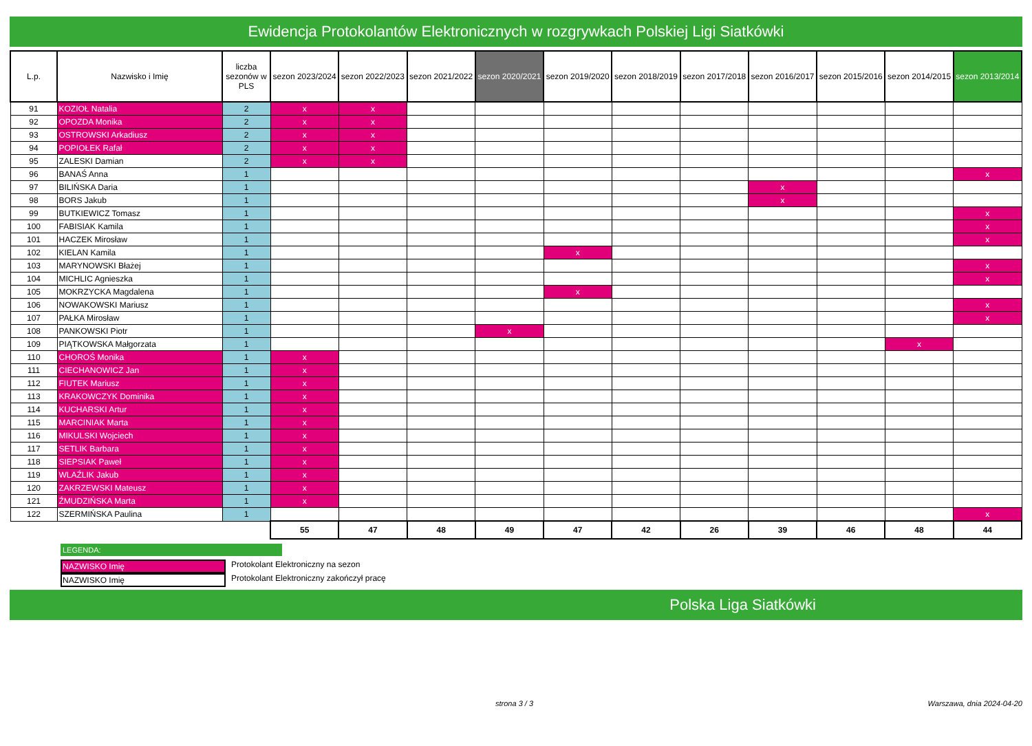Ewidencja Protokolantów Elektronicznych w rozgrywkach Polskiej Ligi Siatkówki
| L.p. | Nazwisko i Imię | liczba sezonów w PLS | sezon 2023/2024 | sezon 2022/2023 | sezon 2021/2022 | sezon 2020/2021 | sezon 2019/2020 | sezon 2018/2019 | sezon 2017/2018 | sezon 2016/2017 | sezon 2015/2016 | sezon 2014/2015 | sezon 2013/2014 |
| --- | --- | --- | --- | --- | --- | --- | --- | --- | --- | --- | --- | --- | --- |
| 91 | KOZIOŁ Natalia | 2 | x | x | | | | | | | | | |
| 92 | OPOZDA Monika | 2 | x | x | | | | | | | | | |
| 93 | OSTROWSKI Arkadiusz | 2 | x | x | | | | | | | | | |
| 94 | POPIOŁEK Rafał | 2 | x | x | | | | | | | | | |
| 95 | ZALESKI Damian | 2 | x | x | | | | | | | | | |
| 96 | BANAŚ Anna | 1 | | | | | | | | | | | x |
| 97 | BILIŃSKA Daria | 1 | | | | | | | | x | | | |
| 98 | BORS Jakub | 1 | | | | | | | | x | | | |
| 99 | BUTKIEWICZ Tomasz | 1 | | | | | | | | | | | x |
| 100 | FABISIAK Kamila | 1 | | | | | | | | | | | x |
| 101 | HACZEK Mirosław | 1 | | | | | | | | | | | x |
| 102 | KIELAN Kamila | 1 | | | | | x | | | | | | |
| 103 | MARYNOWSKI Błażej | 1 | | | | | | | | | | | x |
| 104 | MICHLIC Agnieszka | 1 | | | | | | | | | | | x |
| 105 | MOKRZYCKA Magdalena | 1 | | | | | x | | | | | | |
| 106 | NOWAKOWSKI Mariusz | 1 | | | | | | | | | | | x |
| 107 | PAŁKA Mirosław | 1 | | | | | | | | | | | x |
| 108 | PANKOWSKI Piotr | 1 | | | | x | | | | | | | |
| 109 | PIĄTKOWSKA Małgorzata | 1 | | | | | | | | | | x | |
| 110 | CHOROŚ Monika | 1 | x | | | | | | | | | | |
| 111 | CIECHANOWICZ Jan | 1 | x | | | | | | | | | | |
| 112 | FIUTEK Mariusz | 1 | x | | | | | | | | | | |
| 113 | KRAKOWCZYK Dominika | 1 | x | | | | | | | | | | |
| 114 | KUCHARSKI Artur | 1 | x | | | | | | | | | | |
| 115 | MARCINIAK Marta | 1 | x | | | | | | | | | | |
| 116 | MIKULSKI Wojciech | 1 | x | | | | | | | | | | |
| 117 | SETLIK Barbara | 1 | x | | | | | | | | | | |
| 118 | SIEPSIAK Paweł | 1 | x | | | | | | | | | | |
| 119 | WLAŹLIK Jakub | 1 | x | | | | | | | | | | |
| 120 | ZAKRZEWSKI Mateusz | 1 | x | | | | | | | | | | |
| 121 | ŹMUDZIŃSKA Marta | 1 | x | | | | | | | | | | |
| 122 | SZERMIŃSKA Paulina | 1 | | | | | | | | | | | x |
| | | | 55 | 47 | 48 | 49 | 47 | 42 | 26 | 39 | 46 | 48 | 44 |
LEGENDA:
NAZWISKO Imię Protokolant Elektroniczny na sezon
NAZWISKO Imię Protokolant Elektroniczny zakończył pracę
Polska Liga Siatkówki
strona 3 / 3 Warszawa, dnia 2024-04-20